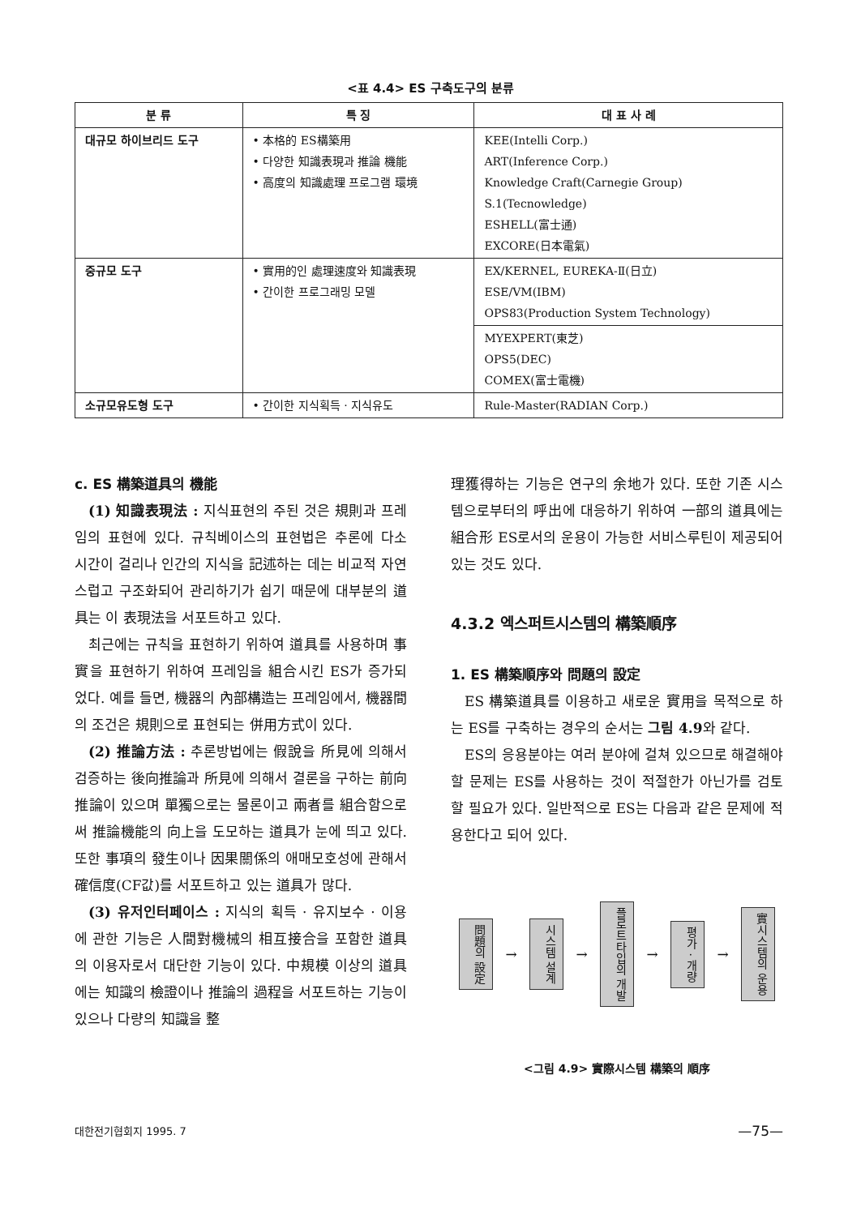<표 4.4> ES 구축도구의 분류
| 분 류 | 특 징 | 대 표 사 례 |
| --- | --- | --- |
| 대규모 하이브리드 도구 | • 本格的 ES構築用 • 다양한 知識表現과 推論 機能 • 高度의 知識處理 프로그램 環境 | KEE(Intelli Corp.) ART(Inference Corp.) Knowledge Craft(Carnegie Group) S.1(Tecnowledge) ESHELL(富士通) EXCORE(日本電氣) |
| | | EX/KERNEL, EUREKA-Ⅱ(日立) ESE/VM(IBM) OPS83(Production System Technology) |
| 중규모 도구 | • 實用的인 處理速度와 知識表現 • 간이한 프로그래밍 모델 | |
| | | MYEXPERT(東芝) OPS5(DEC) COMEX(富士電機) |
| 소규모유도형 도구 | • 간이한 지식획득 · 지식유도 | Rule-Master(RADIAN Corp.) |
c. ES 構築道具의 機能
(1) 知識表現法 : 지식표현의 주된 것은 規則과 프레임의 표현에 있다. 규칙베이스의 표현법은 추론에 다소 시간이 걸리나 인간의 지식을 記述하는 데는 비교적 자연스럽고 구조화되어 관리하기가 쉽기 때문에 대부분의 道具는 이 表現法을 서포트하고 있다.
최근에는 규칙을 표현하기 위하여 道具를 사용하며 事實을 표현하기 위하여 프레임을 組合시킨 ES가 증가되었다. 예를 들면, 機器의 內部構造는 프레임에서, 機器間의 조건은 規則으로 표현되는 併用方式이 있다.
(2) 推論方法 : 추론방법에는 假說을 所見에 의해서 검증하는 後向推論과 所見에 의해서 결론을 구하는 前向推論이 있으며 單獨으로는 물론이고 兩者를 組合함으로써 推論機能의 向上을 도모하는 道具가 눈에 띄고 있다. 또한 事項의 發生이나 因果關係의 애매모호성에 관해서 確信度(CF값)를 서포트하고 있는 道具가 많다.
(3) 유저인터페이스 : 지식의 획득 · 유지보수 · 이용에 관한 기능은 人間對機械의 相互接合을 포함한 道具의 이용자로서 대단한 기능이 있다. 中規模 이상의 道具에는 知識의 檢證이나 推論의 過程을 서포트하는 기능이 있으나 다량의 知識을 整
理獲得하는 기능은 연구의 余地가 있다. 또한 기존 시스템으로부터의 呼出에 대응하기 위하여 一部의 道具에는 組合形 ES로서의 운용이 가능한 서비스루틴이 제공되어 있는 것도 있다.
4.3.2 엑스퍼트시스템의 構築順序
1. ES 構築順序와 問題의 設定
ES 構築道具를 이용하고 새로운 實用을 목적으로 하는 ES를 구축하는 경우의 순서는 그림 4.9와 같다.
ES의 응용분야는 여러 분야에 걸쳐 있으므로 해결해야 할 문제는 ES를 사용하는 것이 적절한가 아닌가를 검토할 필요가 있다. 일반적으로 ES는 다음과 같은 문제에 적용한다고 되어 있다.
問題의 設定
→
시스템 설계
→
플로트타입의 개발
→
평가 · 개량
→
實시스템의 운용
<그림 4.9> 實際시스템 構築의 順序
대한전기협회지 1995. 7 —75—